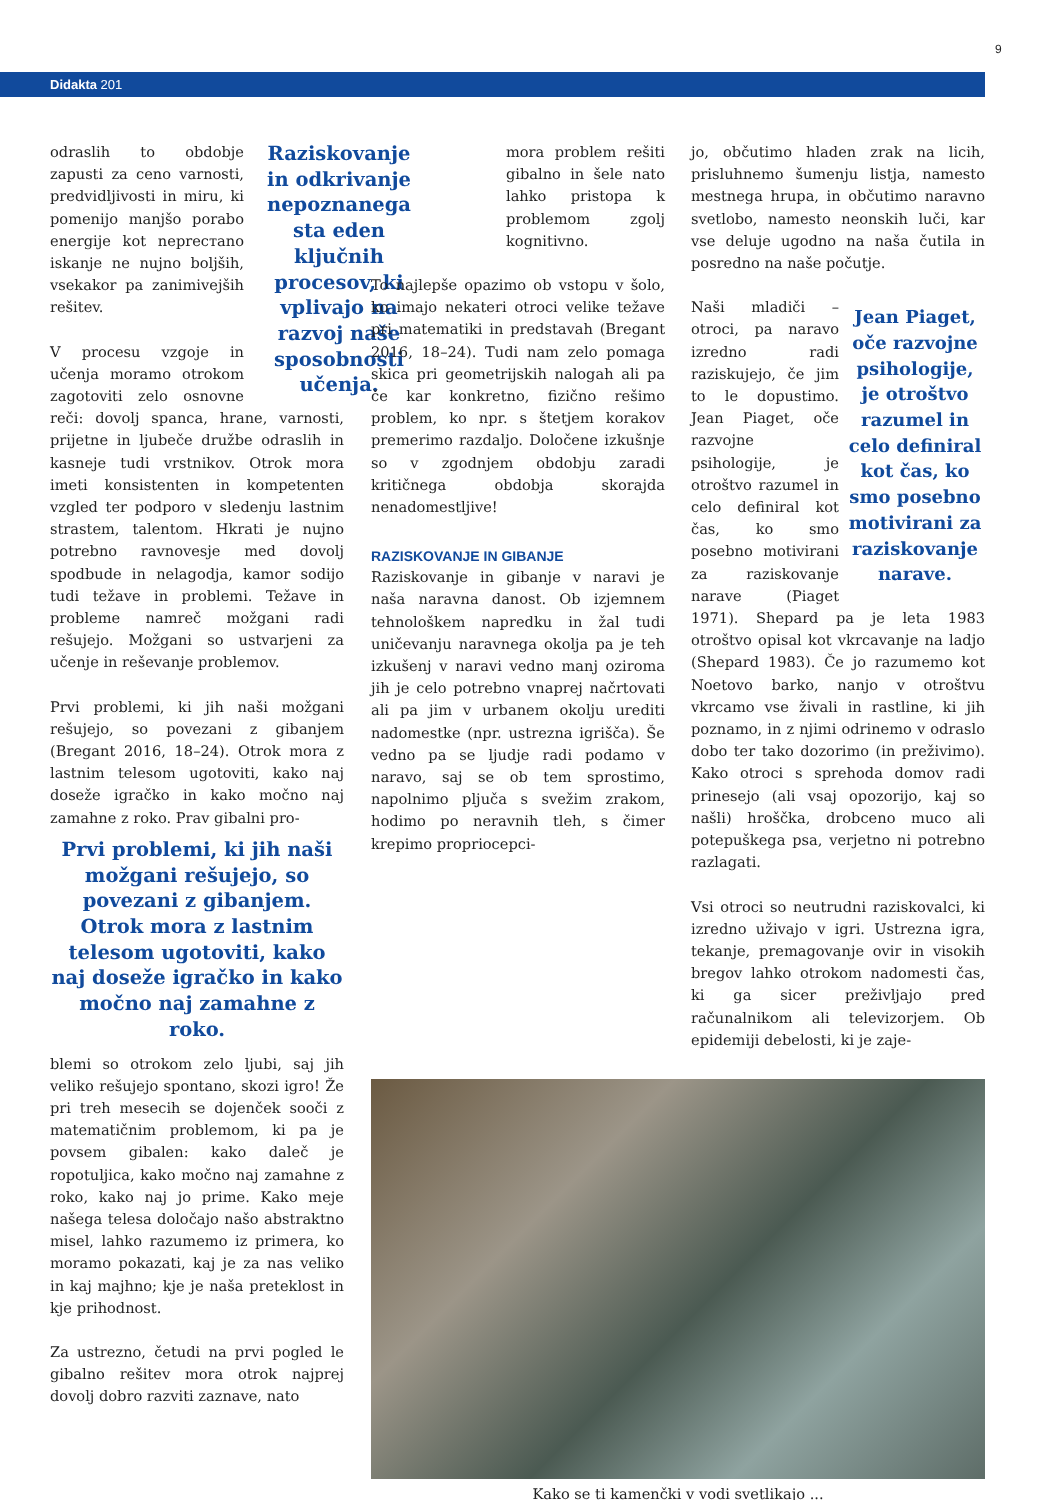Didakta 201
9
Raziskovanje in odkrivanje nepoznanega sta eden ključnih procesov, ki vplivajo na razvoj naše sposobnosti učenja.
odraslih to obdobje zapusti za ceno varnosti, predvidljivosti in miru, ki pomenijo manjšo porabo energije kot nepreстano iskanje ne nujno boljših, vsekakor pa zanimivejših rešitev.
V procesu vzgoje in učenja moramo otrokom zagotoviti zelo osnovne reči: dovolj spanca, hrane, varnosti, prijetne in ljubeče družbe odraslih in kasneje tudi vrstnikov. Otrok mora imeti konsistenten in kompetenten vzgled ter podporo v sledenju lastnim strastem, talentom. Hkrati je nujno potrebno ravnovesje med dovolj spodbude in nelagodja, kamor sodijo tudi težave in problemi. Težave in probleme namreč možgani radi rešujejo. Možgani so ustvarjeni za učenje in reševanje problemov.
Prvi problemi, ki jih naši možgani rešujejo, so povezani z gibanjem (Bregant 2016, 18–24). Otrok mora z lastnim telesom ugotoviti, kako naj doseže igračko in kako močno naj zamahne z roko. Prav gibalni pro-
Prvi problemi, ki jih naši možgani rešujejo, so povezani z gibanjem. Otrok mora z lastnim telesom ugotoviti, kako naj doseže igračko in kako močno naj zamahne z roko.
blemi so otrokom zelo ljubi, saj jih veliko rešujejo spontano, skozi igro! Že pri treh mesecih se dojenček sooči z matematičnim problemom, ki pa je povsem gibalen: kako daleč je ropotuljica, kako močno naj zamahne z roko, kako naj jo prime. Kako meje našega telesa določajo našo abstraktno misel, lahko razumemo iz primera, ko moramo pokazati, kaj je za nas veliko in kaj majhno; kje je naša preteklost in kje prihodnost.
Za ustrezno, četudi na prvi pogled le gibalno rešitev mora otrok najprej dovolj dobro razviti zaznave, nato
mora problem rešiti gibalno in šele nato lahko pristopa k problemom zgolj kognitivno.
To najlepše opazimo ob vstopu v šolo, ko imajo nekateri otroci velike težave pri matematiki in predstavah (Bregant 2016, 18–24). Tudi nam zelo pomaga skica pri geometrijskih nalogah ali pa če kar konkretno, fizično rešimo problem, ko npr. s štetjem korakov premerimo razdaljo. Določene izkušnje so v zgodnjem obdobju zaradi kritičnega obdobja skorajda nenadomestljive!
RAZISKOVANJE IN GIBANJE
Raziskovanje in gibanje v naravi je naša naravna danost. Ob izjemnem tehnološkem napredku in žal tudi uničevanju naravnega okolja pa je teh izkušenj v naravi vedno manj oziroma jih je celo potrebno vnaprej načrtovati ali pa jim v urbanem okolju urediti nadomestke (npr. ustrezna igrišča). Še vedno pa se ljudje radi podamo v naravo, saj se ob tem sprostimo, napolnimo pljuča s svežim zrakom, hodimo po neravnih tleh, s čimer krepimo propriocepci-
jo, občutimo hladen zrak na licih, prisluhnemo šumenju listja, namesto mestnega hrupa, in občutimo naravno svetlobo, namesto neonskih luči, kar vse deluje ugodno na naša čutila in posredno na naše počutje.
Jean Piaget, oče razvojne psihologije, je otroštvo razumel in celo definiral kot čas, ko smo posebno motivirani za raziskovanje narave.
Naši mladiči – otroci, pa naravo izredno radi raziskujejo, če jim to le dopustimo. Jean Piaget, oče razvojne psihologije, je otroštvo razumel in celo definiral kot čas, ko smo posebno motivirani za raziskovanje narave (Piaget 1971). Shepard pa je leta 1983 otroštvo opisal kot vkrcavanje na ladjo (Shepard 1983). Če jo razumemo kot Noetovo barko, nanjo v otroštvu vkrcamo vse živali in rastline, ki jih poznamo, in z njimi odrinemo v odraslo dobo ter tako dozorimo (in preživimo). Kako otroci s sprehoda domov radi prinesejo (ali vsaj opozorijo, kaj so našli) hroščka, drobceno muco ali potepuškega psa, verjetno ni potrebno razlagati.
Vsi otroci so neutrudni raziskovalci, ki izredno uživajo v igri. Ustrezna igra, tekanje, premagovanje ovir in visokih bregov lahko otrokom nadomesti čas, ki ga sicer preživljajo pred računalnikom ali televizorjem. Ob epidemiji debelosti, ki je zaje-
Kako se ti kamenčki v vodi svetlikajo ...